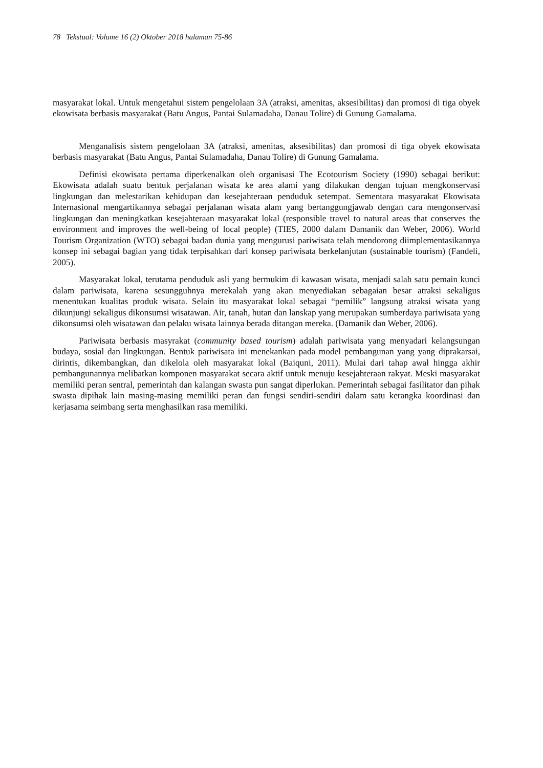78 Tekstual: Volume 16 (2) Oktober 2018 halaman 75-86
masyarakat lokal. Untuk mengetahui sistem pengelolaan 3A (atraksi, amenitas, aksesibilitas) dan promosi di tiga obyek ekowisata berbasis masyarakat (Batu Angus, Pantai Sulamadaha, Danau Tolire) di Gunung Gamalama.
Menganalisis sistem pengelolaan 3A (atraksi, amenitas, aksesibilitas) dan promosi di tiga obyek ekowisata berbasis masyarakat (Batu Angus, Pantai Sulamadaha, Danau Tolire) di Gunung Gamalama.
Definisi ekowisata pertama diperkenalkan oleh organisasi The Ecotourism Society (1990) sebagai berikut: Ekowisata adalah suatu bentuk perjalanan wisata ke area alami yang dilakukan dengan tujuan mengkonservasi lingkungan dan melestarikan kehidupan dan kesejahteraan penduduk setempat. Sementara masyarakat Ekowisata Internasional mengartikannya sebagai perjalanan wisata alam yang bertanggungjawab dengan cara mengonservasi lingkungan dan meningkatkan kesejahteraan masyarakat lokal (responsible travel to natural areas that conserves the environment and improves the well-being of local people) (TIES, 2000 dalam Damanik dan Weber, 2006). World Tourism Organization (WTO) sebagai badan dunia yang mengurusi pariwisata telah mendorong diimplementasikannya konsep ini sebagai bagian yang tidak terpisahkan dari konsep pariwisata berkelanjutan (sustainable tourism) (Fandeli, 2005).
Masyarakat lokal, terutama penduduk asli yang bermukim di kawasan wisata, menjadi salah satu pemain kunci dalam pariwisata, karena sesungguhnya merekalah yang akan menyediakan sebagaian besar atraksi sekaligus menentukan kualitas produk wisata. Selain itu masyarakat lokal sebagai “pemilik” langsung atraksi wisata yang dikunjungi sekaligus dikonsumsi wisatawan. Air, tanah, hutan dan lanskap yang merupakan sumberdaya pariwisata yang dikonsumsi oleh wisatawan dan pelaku wisata lainnya berada ditangan mereka. (Damanik dan Weber, 2006).
Pariwisata berbasis masyrakat (community based tourism) adalah pariwisata yang menyadari kelangsungan budaya, sosial dan lingkungan. Bentuk pariwisata ini menekankan pada model pembangunan yang yang diprakarsai, dirintis, dikembangkan, dan dikelola oleh masyarakat lokal (Baiquni, 2011). Mulai dari tahap awal hingga akhir pembangunannya melibatkan komponen masyarakat secara aktif untuk menuju kesejahteraan rakyat. Meski masyarakat memiliki peran sentral, pemerintah dan kalangan swasta pun sangat diperlukan. Pemerintah sebagai fasilitator dan pihak swasta dipihak lain masing-masing memiliki peran dan fungsi sendiri-sendiri dalam satu kerangka koordinasi dan kerjasama seimbang serta menghasilkan rasa memiliki.